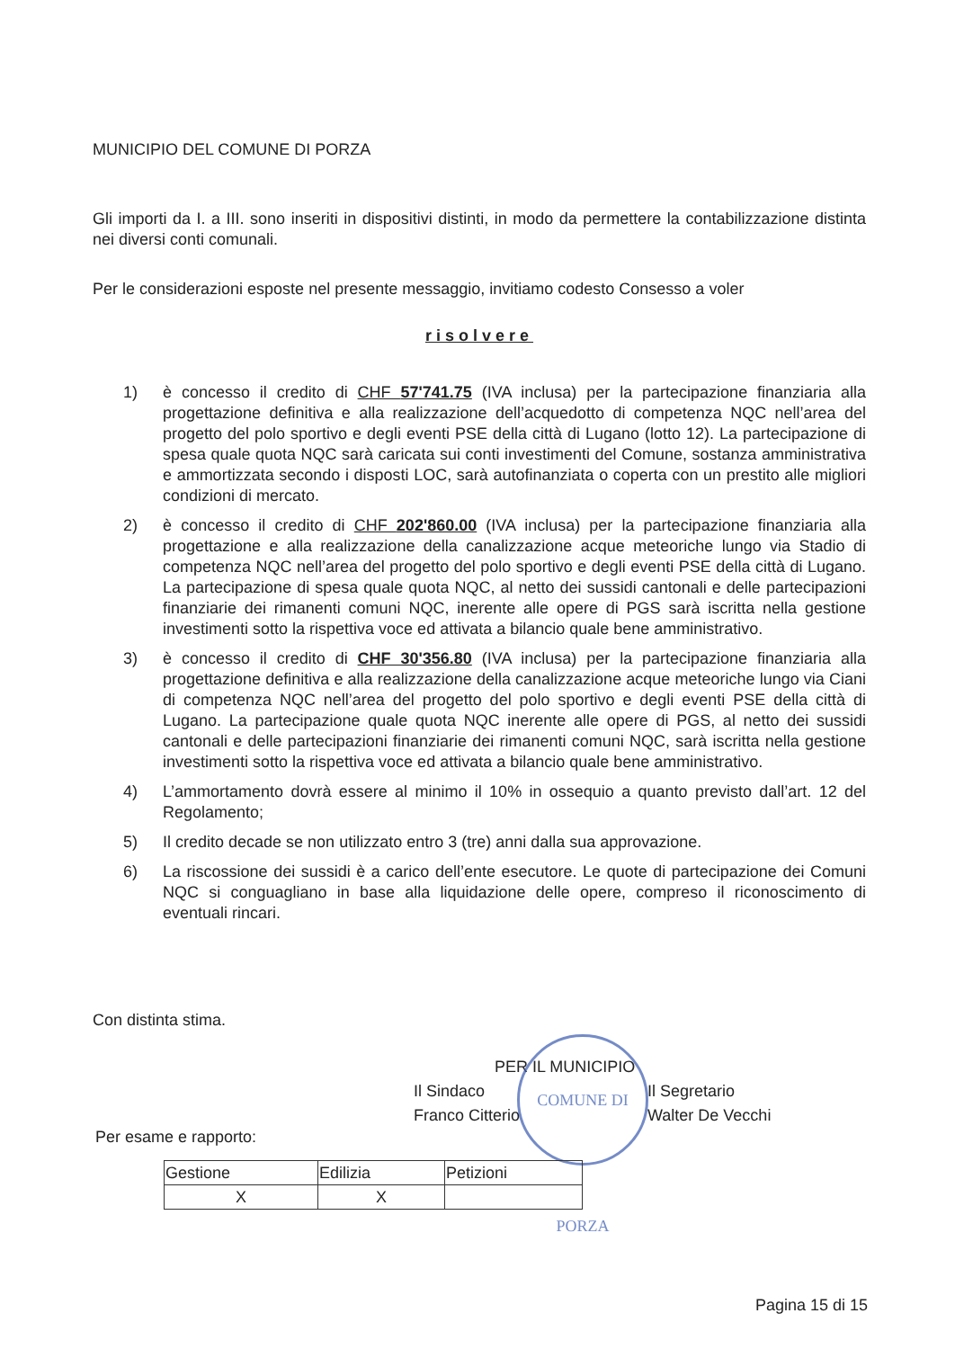MUNICIPIO DEL COMUNE DI PORZA
Gli importi da I. a III. sono inseriti in dispositivi distinti, in modo da permettere la contabilizzazione distinta nei diversi conti comunali.
Per le considerazioni esposte nel presente messaggio, invitiamo codesto Consesso a voler
risolvere
1) è concesso il credito di CHF 57'741.75 (IVA inclusa) per la partecipazione finanziaria alla progettazione definitiva e alla realizzazione dell’acquedotto di competenza NQC nell’area del progetto del polo sportivo e degli eventi PSE della città di Lugano (lotto 12). La partecipazione di spesa quale quota NQC sarà caricata sui conti investimenti del Comune, sostanza amministrativa e ammortizzata secondo i disposti LOC, sarà autofinanziata o coperta con un prestito alle migliori condizioni di mercato.
2) è concesso il credito di CHF 202'860.00 (IVA inclusa) per la partecipazione finanziaria alla progettazione e alla realizzazione della canalizzazione acque meteoriche lungo via Stadio di competenza NQC nell’area del progetto del polo sportivo e degli eventi PSE della città di Lugano. La partecipazione di spesa quale quota NQC, al netto dei sussidi cantonali e delle partecipazioni finanziarie dei rimanenti comuni NQC, inerente alle opere di PGS sarà iscritta nella gestione investimenti sotto la rispettiva voce ed attivata a bilancio quale bene amministrativo.
3) è concesso il credito di CHF 30'356.80 (IVA inclusa) per la partecipazione finanziaria alla progettazione definitiva e alla realizzazione della canalizzazione acque meteoriche lungo via Ciani di competenza NQC nell’area del progetto del polo sportivo e degli eventi PSE della città di Lugano. La partecipazione quale quota NQC inerente alle opere di PGS, al netto dei sussidi cantonali e delle partecipazioni finanziarie dei rimanenti comuni NQC, sarà iscritta nella gestione investimenti sotto la rispettiva voce ed attivata a bilancio quale bene amministrativo.
4) L’ammortamento dovrà essere al minimo il 10% in ossequio a quanto previsto dall’art. 12 del Regolamento;
5) Il credito decade se non utilizzato entro 3 (tre) anni dalla sua approvazione.
6) La riscossione dei sussidi è a carico dell’ente esecutore. Le quote di partecipazione dei Comuni NQC si conguagliano in base alla liquidazione delle opere, compreso il riconoscimento di eventuali rincari.
Con distinta stima.
PER IL MUNICIPIO
Il Sindaco
Franco Citterio
Il Segretario
Walter De Vecchi
COMUNE DI PORZA
Per esame e rapporto:
| Gestione | Edilizia | Petizioni |
| X | X | |
Pagina 15 di 15